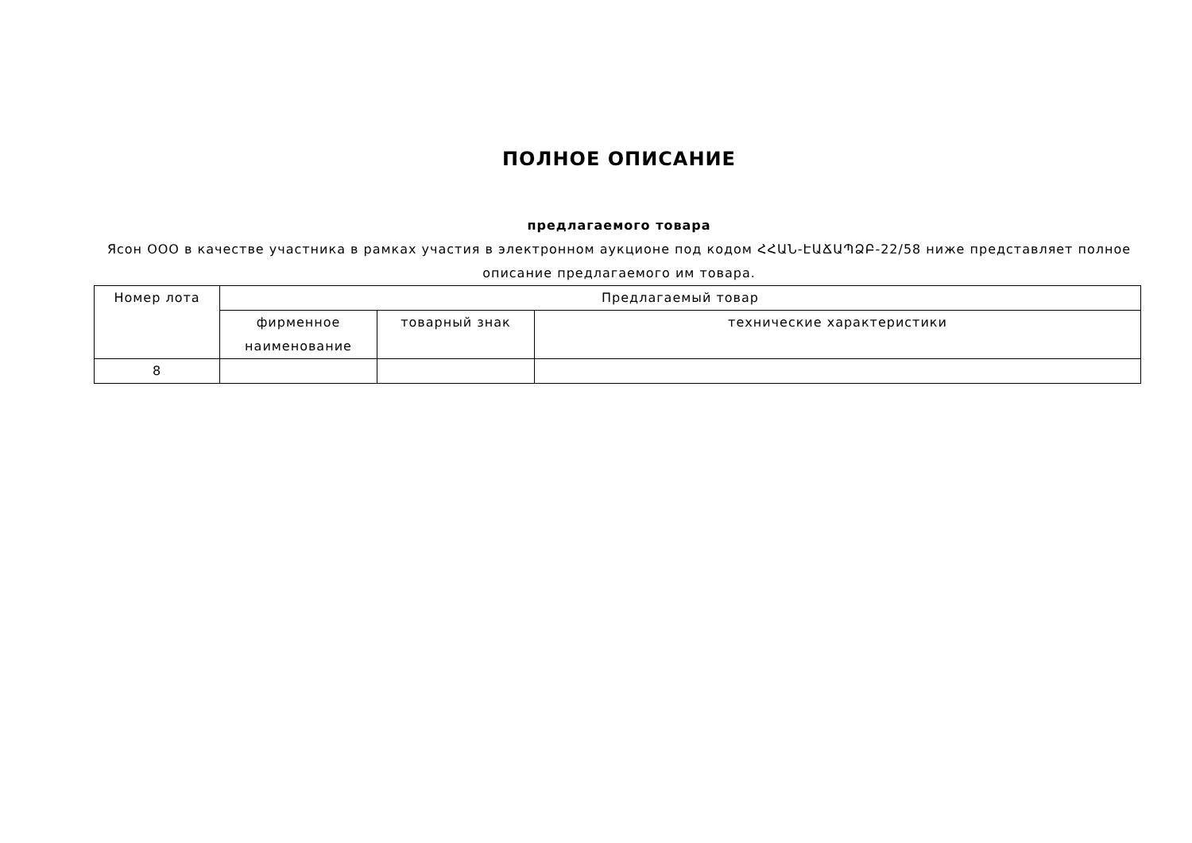ПОЛНОЕ ОПИСАНИЕ
предлагаемого товара
Ясон ООО в качестве участника в рамках участия в электронном аукционе под кодом ՀՀԱՆ-ԷԱՃԱՊՁԲ-22/58 ниже представляет полное описание предлагаемого им товара.
| Номер лота | Предлагаемый товар | | |
| --- | --- | --- | --- |
| | фирменное наименование | товарный знак | технические характеристики |
| 8 | | | |